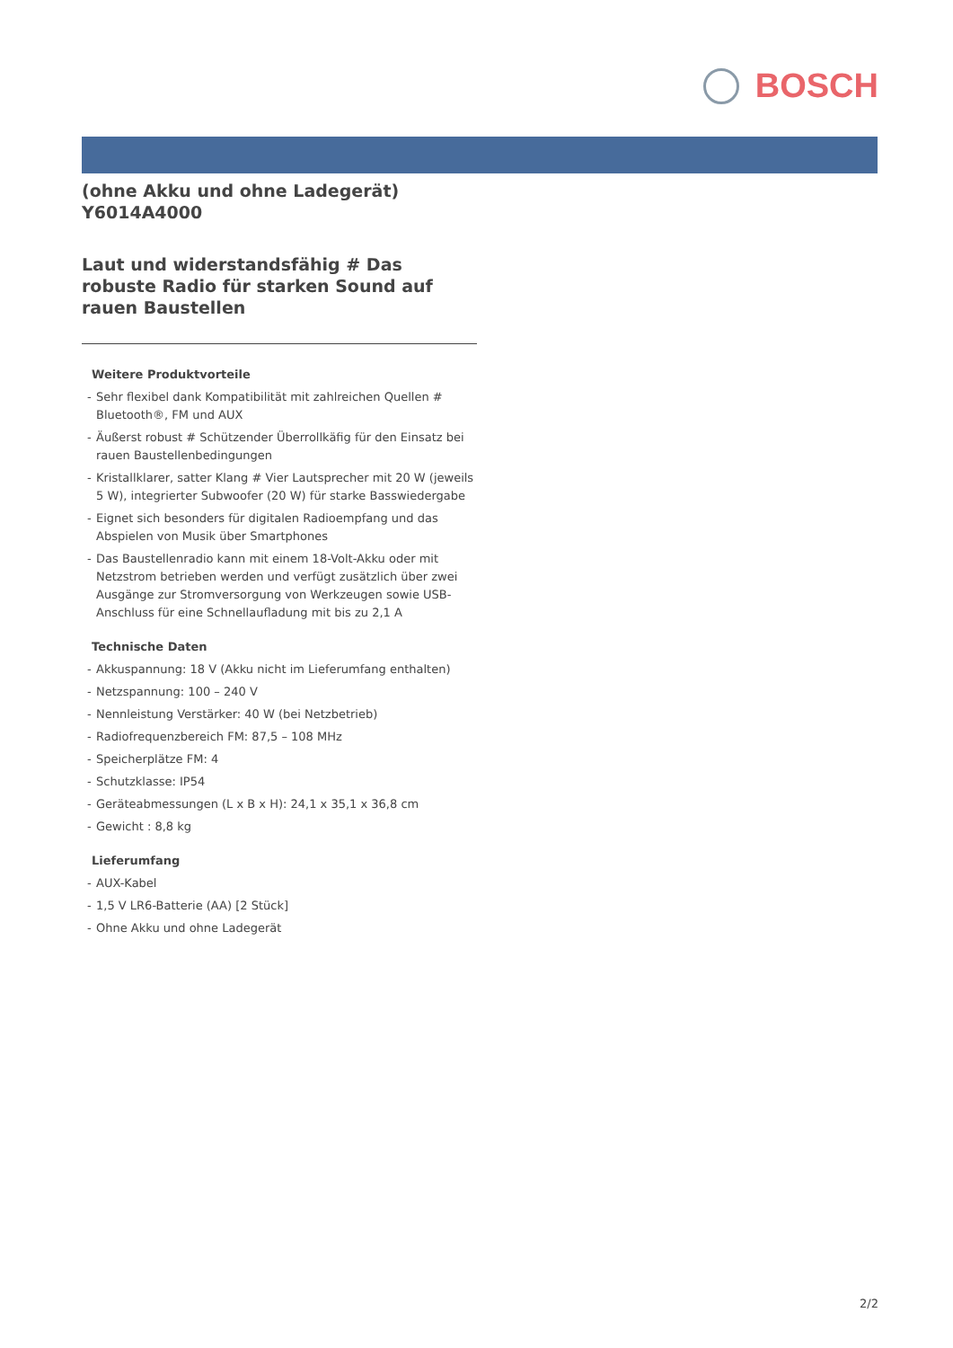BOSCH
(ohne Akku und ohne Ladegerät)
Y6014A4000
Laut und widerstandsfähig # Das robuste Radio für starken Sound auf rauen Baustellen
Weitere Produktvorteile
- Sehr flexibel dank Kompatibilität mit zahlreichen Quellen # Bluetooth®, FM und AUX
- Äußerst robust # Schützender Überrollkäfig für den Einsatz bei rauen Baustellenbedingungen
- Kristallklarer, satter Klang # Vier Lautsprecher mit 20 W (jeweils 5 W), integrierter Subwoofer (20 W) für starke Basswiedergabe
- Eignet sich besonders für digitalen Radioempfang und das Abspielen von Musik über Smartphones
- Das Baustellenradio kann mit einem 18-Volt-Akku oder mit Netzstrom betrieben werden und verfügt zusätzlich über zwei Ausgänge zur Stromversorgung von Werkzeugen sowie USB-Anschluss für eine Schnellaufladung mit bis zu 2,1 A
Technische Daten
- Akkuspannung: 18 V (Akku nicht im Lieferumfang enthalten)
- Netzspannung: 100 – 240 V
- Nennleistung Verstärker: 40 W (bei Netzbetrieb)
- Radiofrequenzbereich FM: 87,5 – 108 MHz
- Speicherplätze FM: 4
- Schutzklasse: IP54
- Geräteabmessungen (L x B x H): 24,1 x 35,1 x 36,8 cm
- Gewicht : 8,8 kg
Lieferumfang
- AUX-Kabel
- 1,5 V LR6-Batterie (AA) [2 Stück]
- Ohne Akku und ohne Ladegerät
2/2